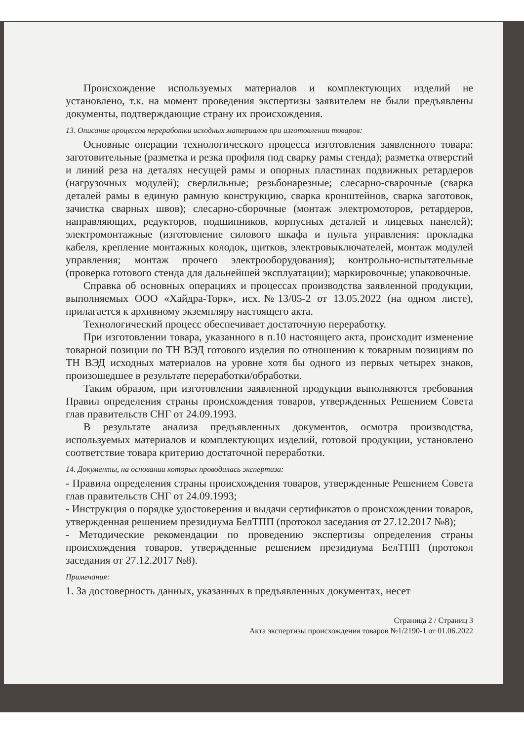Происхождение используемых материалов и комплектующих изделий не установлено, т.к. на момент проведения экспертизы заявителем не были предъявлены документы, подтверждающие страну их происхождения.
13. Описание процессов переработки исходных материалов при изготовлении товаров:
Основные операции технологического процесса изготовления заявленного товара: заготовительные (разметка и резка профиля под сварку рамы стенда); разметка отверстий и линий реза на деталях несущей рамы и опорных пластинах подвижных ретардеров (нагрузочных модулей); сверлильные; резьбонарезные; слесарно-сварочные (сварка деталей рамы в единую рамную конструкцию, сварка кронштейнов, сварка заготовок, зачистка сварных швов); слесарно-сборочные (монтаж электромоторов, ретардеров, направляющих, редукторов, подшипников, корпусных деталей и лицевых панелей); электромонтажные (изготовление силового шкафа и пульта управления: прокладка кабеля, крепление монтажных колодок, щитков, электровыключателей, монтаж модулей управления; монтаж прочего электрооборудования); контрольно-испытательные (проверка готового стенда для дальнейшей эксплуатации); маркировочные; упаковочные.
Справка об основных операциях и процессах производства заявленной продукции, выполняемых ООО «Хайдра-Торк», исх.№13/05-2 от 13.05.2022 (на одном листе), прилагается к архивному экземпляру настоящего акта.
Технологический процесс обеспечивает достаточную переработку.
При изготовлении товара, указанного в п.10 настоящего акта, происходит изменение товарной позиции по ТН ВЭД готового изделия по отношению к товарным позициям по ТН ВЭД исходных материалов на уровне хотя бы одного из первых четырех знаков, произошедшее в результате переработки/обработки.
Таким образом, при изготовлении заявленной продукции выполняются требования Правил определения страны происхождения товаров, утвержденных Решением Совета глав правительств СНГ от 24.09.1993.
В результате анализа предъявленных документов, осмотра производства, используемых материалов и комплектующих изделий, готовой продукции, установлено соответствие товара критерию достаточной переработки.
14. Документы, на основании которых проводилась экспертиза:
- Правила определения страны происхождения товаров, утвержденные Решением Совета глав правительств СНГ от 24.09.1993;
- Инструкция о порядке удостоверения и выдачи сертификатов о происхождении товаров, утвержденная решением президиума БелТПП (протокол заседания от 27.12.2017 №8);
- Методические рекомендации по проведению экспертизы определения страны происхождения товаров, утвержденные решением президиума БелТПП (протокол заседания от 27.12.2017 №8).
Примечания:
1. За достоверность данных, указанных в предъявленных документах, несет
Страница 2 / Страниц 3
Акта экспертизы происхождения товаров №1/2190-1 от 01.06.2022